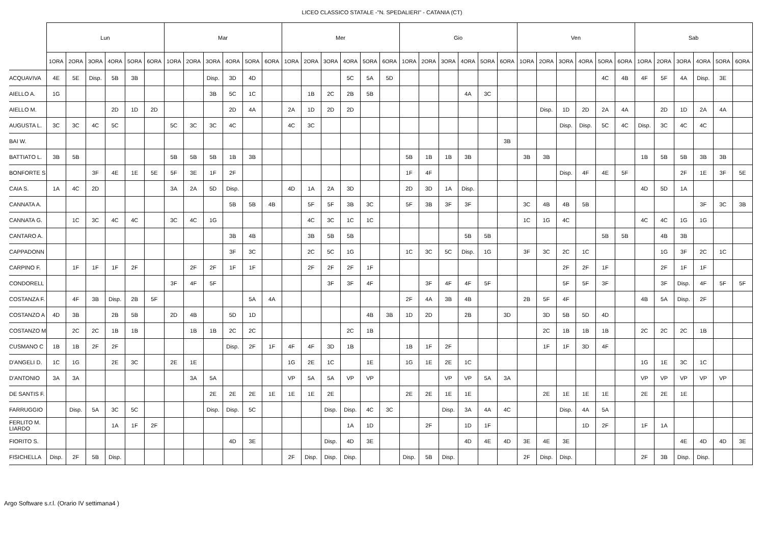LICEO CLASSICO STATALE -"N. SPEDALIERI" - CATANIA (CT)
| | Lun | | | | | | Mar | | | | | | Mer | | | | | | Gio | | | | | | Ven | | | | | | Sab | | | | | |
| | 1ORA | 2ORA | 3ORA | 4ORA | 5ORA | 6ORA | 1ORA | 2ORA | 3ORA | 4ORA | 5ORA | 6ORA | 1ORA | 2ORA | 3ORA | 4ORA | 5ORA | 6ORA | 1ORA | 2ORA | 3ORA | 4ORA | 5ORA | 6ORA | 1ORA | 2ORA | 3ORA | 4ORA | 5ORA | 6ORA | 1ORA | 2ORA | 3ORA | 4ORA | 5ORA | 6ORA |
| ACQUAVIVA | 4E | 5E | Disp. | 5B | 3B | | | | Disp. | 3D | 4D | | | | | 5C | 5A | 5D | | | | | | | | | | | 4C | 4B | 4F | 5F | 4A | Disp. | 3E | |
| AIELLO A. | 1G | | | | | | | | 3B | 5C | 1C | | | 1B | 2C | 2B | 5B | | | | | 4A | 3C | | | | | | | | | | | | | |
| AIELLO M. | | | | 2D | 1D | 2D | | | | 2D | 4A | | 2A | 1D | 2D | 2D | | | | | | | | | | Disp. | 1D | 2D | 2A | 4A | | 2D | 1D | 2A | 4A | |
| AUGUSTA L. | 3C | 3C | 4C | 5C | | | 5C | 3C | 3C | 4C | | | 4C | 3C | | | | | | | | | | | | | Disp. | Disp. | 5C | 4C | Disp. | 3C | 4C | 4C | | |
| BAI W. | | | | | | | | | | | | | | | | | | | | | | | | 3B | | | | | | | | | | | | |
| BATTIATO L. | 3B | 5B | | | | | 5B | 5B | 5B | 1B | 3B | | | | | | | | 5B | 1B | 1B | 3B | | | 3B | 3B | | | | | 1B | 5B | 5B | 3B | 3B | |
| BONFORTE S | | | 3F | 4E | 1E | 5E | 5F | 3E | 1F | 2F | | | | | | | | | 1F | 4F | | | | | | | Disp. | 4F | 4E | 5F | | | 2F | 1E | 3F | 5E |
| CAIA S. | 1A | 4C | 2D | | | | 3A | 2A | 5D | Disp. | | | 4D | 1A | 2A | 3D | | | 2D | 3D | 1A | Disp. | | | | | | | | | 4D | 5D | 1A | | | |
| CANNATA A. | | | | | | | | | | 5B | 5B | 4B | | 5F | 5F | 3B | 3C | | 5F | 3B | 3F | 3F | | | 3C | 4B | 4B | 5B | | | | | | 3F | 3C | 3B |
| CANNATA G. | | 1C | 3C | 4C | 4C | | 3C | 4C | 1G | | | | | 4C | 3C | 1C | 1C | | | | | | | | 1C | 1G | 4C | | | | 4C | 4C | 1G | 1G | | |
| CANTARO A. | | | | | | | | | | 3B | 4B | | | 3B | 5B | 5B | | | | | | 5B | 5B | | | | | | 5B | 5B | | 4B | 3B | | | |
| CAPPADONN | | | | | | | | | | 3F | 3C | | | 2C | 5C | 1G | | | 1C | 3C | 5C | Disp. | 1G | | 3F | 3C | 2C | 1C | | | | 1G | 3F | 2C | 1C | |
| CARPINO F. | | 1F | 1F | 1F | 2F | | | 2F | 2F | 1F | 1F | | | 2F | 2F | 2F | 1F | | | | | | | | | | 2F | 2F | 1F | | | 2F | 1F | 1F | | |
| CONDORELL | | | | | | | 3F | 4F | 5F | | | | | | 3F | 3F | 4F | | | 3F | 4F | 4F | 5F | | | | 5F | 5F | 3F | | | 3F | Disp. | 4F | 5F | 5F |
| COSTANZA F. | | 4F | 3B | Disp. | 2B | 5F | | | | | 5A | 4A | | | | | | | 2F | 4A | 3B | 4B | | | 2B | 5F | 4F | | | | 4B | 5A | Disp. | 2F | | |
| COSTANZO A | 4D | 3B | | 2B | 5B | | 2D | 4B | | 5D | 1D | | | | | | 4B | 3B | 1D | 2D | | 2B | | 3D | | 3D | 5B | 5D | 4D | | | | | | | |
| COSTANZO M | | 2C | 2C | 1B | 1B | | | 1B | 1B | 2C | 2C | | | | | 2C | 1B | | | | | | | | | 2C | 1B | 1B | 1B | | 2C | 2C | 2C | 1B | | |
| CUSMANO C | 1B | 1B | 2F | 2F | | | | | | Disp. | 2F | 1F | 4F | 4F | 3D | 1B | | | 1B | 1F | 2F | | | | | 1F | 1F | 3D | 4F | | | | | | | |
| D'ANGELI D. | 1C | 1G | | 2E | 3C | | 2E | 1E | | | | | 1G | 2E | 1C | | 1E | | 1G | 1E | 2E | 1C | | | | | | | | | 1G | 1E | 3C | 1C | | |
| D'ANTONIO | 3A | 3A | | | | | | 3A | 5A | | | | VP | 5A | 5A | VP | VP | | | | VP | VP | 5A | 3A | | | | | | | VP | VP | VP | VP | VP | |
| DE SANTIS F. | | | | | | | | | 2E | 2E | 2E | 1E | 1E | 1E | 2E | | | | 2E | 2E | 1E | 1E | | | | 2E | 1E | 1E | 1E | | 2E | 2E | 1E | | | |
| FARRUGGIO | | Disp. | 5A | 3C | 5C | | | | Disp. | Disp. | 5C | | | | Disp. | Disp. | 4C | 3C | | | Disp. | 3A | 4A | 4C | | | Disp. | 4A | 5A | | | | | | | |
| FERLITO M. LIARDO | | | | 1A | 1F | 2F | | | | | | | | | | 1A | 1D | | | 2F | | 1D | 1F | | | | | 1D | 2F | | 1F | 1A | | | | |
| FIORITO S. | | | | | | | | | | 4D | 3E | | | | Disp. | 4D | 3E | | | | | 4D | 4E | 4D | 3E | 4E | 3E | | | | | | 4E | 4D | 4D | 3E |
| FISICHELLA | Disp. | 2F | 5B | Disp. | | | | | | | | | 2F | Disp. | Disp. | Disp. | | | Disp. | 5B | Disp. | | | | 2F | Disp. | Disp. | | | | 2F | 3B | Disp. | Disp. | | |
Argo Software s.r.l. (Orario IV settimana4 )